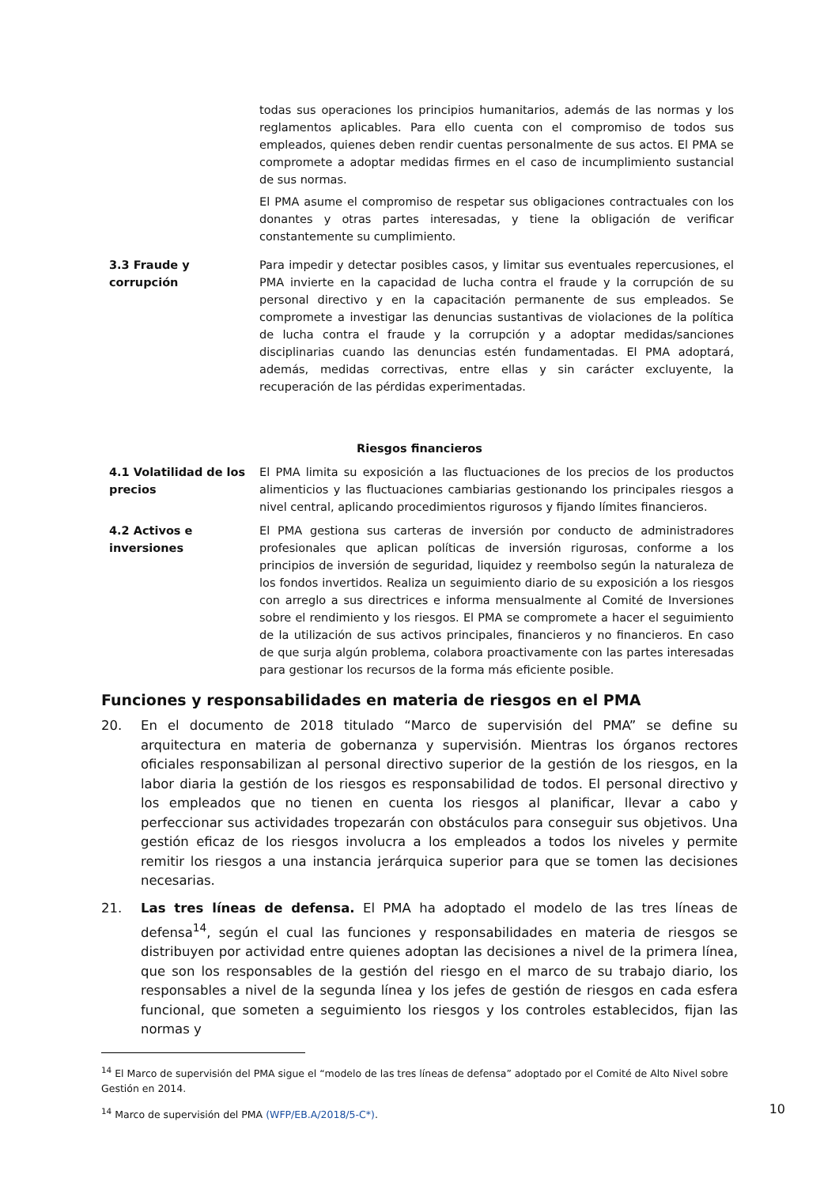| | todas sus operaciones los principios humanitarios, además de las normas y los reglamentos aplicables. Para ello cuenta con el compromiso de todos sus empleados, quienes deben rendir cuentas personalmente de sus actos. El PMA se compromete a adoptar medidas firmes en el caso de incumplimiento sustancial de sus normas. El PMA asume el compromiso de respetar sus obligaciones contractuales con los donantes y otras partes interesadas, y tiene la obligación de verificar constantemente su cumplimiento. |
| 3.3 Fraude y corrupción | Para impedir y detectar posibles casos, y limitar sus eventuales repercusiones, el PMA invierte en la capacidad de lucha contra el fraude y la corrupción de su personal directivo y en la capacitación permanente de sus empleados. Se compromete a investigar las denuncias sustantivas de violaciones de la política de lucha contra el fraude y la corrupción y a adoptar medidas/sanciones disciplinarias cuando las denuncias estén fundamentadas. El PMA adoptará, además, medidas correctivas, entre ellas y sin carácter excluyente, la recuperación de las pérdidas experimentadas. |
| Riesgos financieros | |
| 4.1 Volatilidad de los precios | El PMA limita su exposición a las fluctuaciones de los precios de los productos alimenticios y las fluctuaciones cambiarias gestionando los principales riesgos a nivel central, aplicando procedimientos rigurosos y fijando límites financieros. |
| 4.2 Activos e inversiones | El PMA gestiona sus carteras de inversión por conducto de administradores profesionales que aplican políticas de inversión rigurosas, conforme a los principios de inversión de seguridad, liquidez y reembolso según la naturaleza de los fondos invertidos. Realiza un seguimiento diario de su exposición a los riesgos con arreglo a sus directrices e informa mensualmente al Comité de Inversiones sobre el rendimiento y los riesgos. El PMA se compromete a hacer el seguimiento de la utilización de sus activos principales, financieros y no financieros. En caso de que surja algún problema, colabora proactivamente con las partes interesadas para gestionar los recursos de la forma más eficiente posible. |
Funciones y responsabilidades en materia de riesgos en el PMA
20. En el documento de 2018 titulado “Marco de supervisión del PMA” se define su arquitectura en materia de gobernanza y supervisión. Mientras los órganos rectores oficiales responsabilizan al personal directivo superior de la gestión de los riesgos, en la labor diaria la gestión de los riesgos es responsabilidad de todos. El personal directivo y los empleados que no tienen en cuenta los riesgos al planificar, llevar a cabo y perfeccionar sus actividades tropezarán con obstáculos para conseguir sus objetivos. Una gestión eficaz de los riesgos involucra a los empleados a todos los niveles y permite remitir los riesgos a una instancia jerárquica superior para que se tomen las decisiones necesarias.
21. Las tres líneas de defensa. El PMA ha adoptado el modelo de las tres líneas de defensa<sup>14</sup>, según el cual las funciones y responsabilidades en materia de riesgos se distribuyen por actividad entre quienes adoptan las decisiones a nivel de la primera línea, que son los responsables de la gestión del riesgo en el marco de su trabajo diario, los responsables a nivel de la segunda línea y los jefes de gestión de riesgos en cada esfera funcional, que someten a seguimiento los riesgos y los controles establecidos, fijan las normas y
<sup>14</sup> El Marco de supervisión del PMA sigue el “modelo de las tres líneas de defensa” adoptado por el Comité de Alto Nivel sobre Gestión en 2014.
<sup>14</sup> Marco de supervisión del PMA (WFP/EB.A/2018/5-C*).
10